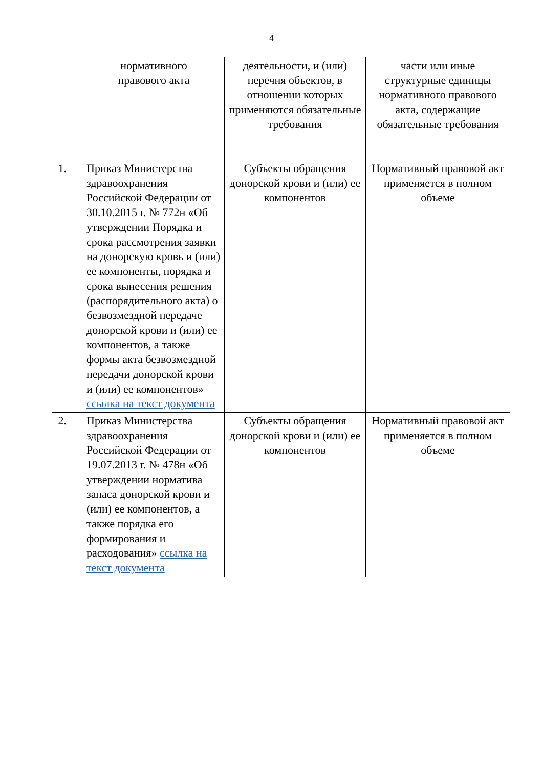4
| | нормативного правового акта | деятельности, и (или) перечня объектов, в отношении которых применяются обязательные требования | части или иные структурные единицы нормативного правового акта, содержащие обязательные требования |
| 1. | Приказ Министерства здравоохранения Российской Федерации от 30.10.2015 г. № 772н «Об утверждении Порядка и срока рассмотрения заявки на донорскую кровь и (или) ее компоненты, порядка и срока вынесения решения (распорядительного акта) о безвозмездной передаче донорской крови и (или) ее компонентов, а также формы акта безвозмездной передачи донорской крови и (или) ее компонентов» ссылка на текст документа | Субъекты обращения донорской крови и (или) ее компонентов | Нормативный правовой акт применяется в полном объеме |
| 2. | Приказ Министерства здравоохранения Российской Федерации от 19.07.2013 г. № 478н «Об утверждении норматива запаса донорской крови и (или) ее компонентов, а также порядка его формирования и расходования» ссылка на текст документа | Субъекты обращения донорской крови и (или) ее компонентов | Нормативный правовой акт применяется в полном объеме |